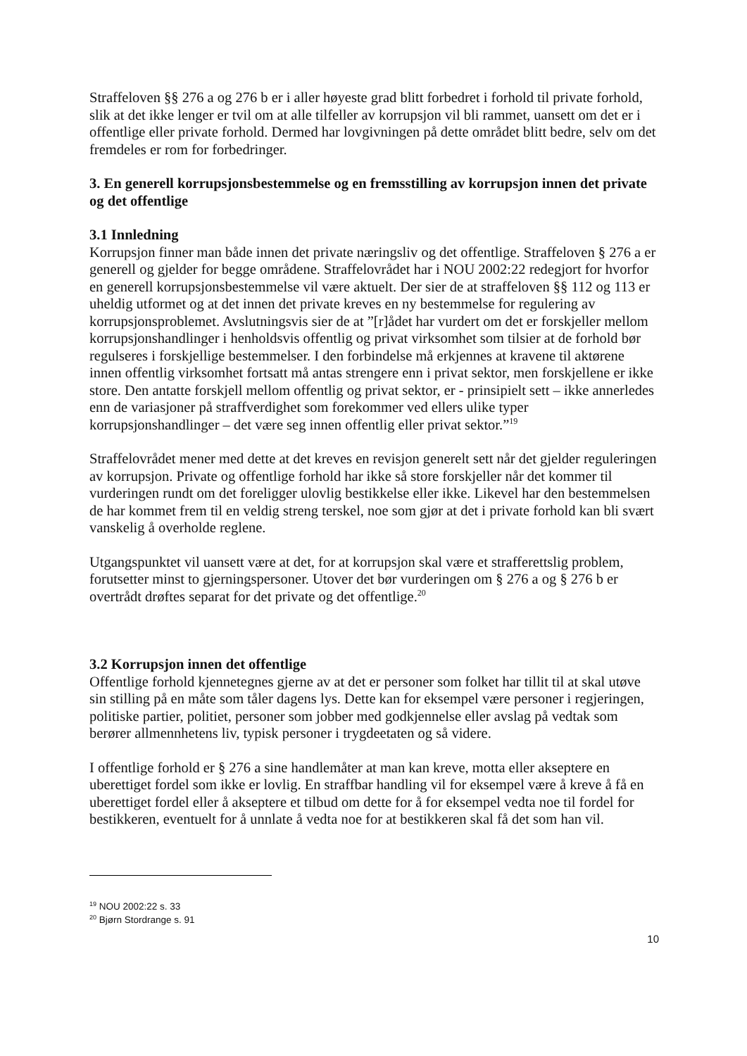Straffeloven §§ 276 a og 276 b er i aller høyeste grad blitt forbedret i forhold til private forhold, slik at det ikke lenger er tvil om at alle tilfeller av korrupsjon vil bli rammet, uansett om det er i offentlige eller private forhold. Dermed har lovgivningen på dette området blitt bedre, selv om det fremdeles er rom for forbedringer.
3. En generell korrupsjonsbestemmelse og en fremsstilling av korrupsjon innen det private og det offentlige
3.1 Innledning
Korrupsjon finner man både innen det private næringsliv og det offentlige. Straffeloven § 276 a er generell og gjelder for begge områdene. Straffelovrådet har i NOU 2002:22 redegjort for hvorfor en generell korrupsjonsbestemmelse vil være aktuelt. Der sier de at straffeloven §§ 112 og 113 er uheldig utformet og at det innen det private kreves en ny bestemmelse for regulering av korrupsjonsproblemet. Avslutningsvis sier de at ”[r]ådet har vurdert om det er forskjeller mellom korrupsjonshandlinger i henholdsvis offentlig og privat virksomhet som tilsier at de forhold bør regulseres i forskjellige bestemmelser. I den forbindelse må erkjennes at kravene til aktørene innen offentlig virksomhet fortsatt må antas strengere enn i privat sektor, men forskjellene er ikke store. Den antatte forskjell mellom offentlig og privat sektor, er - prinsipielt sett – ikke annerledes enn de variasjoner på straffverdighet som forekommer ved ellers ulike typer korrupsjonshandlinger – det være seg innen offentlig eller privat sektor.”<sup>19</sup>
Straffelovrådet mener med dette at det kreves en revisjon generelt sett når det gjelder reguleringen av korrupsjon. Private og offentlige forhold har ikke så store forskjeller når det kommer til vurderingen rundt om det foreligger ulovlig bestikkelse eller ikke. Likevel har den bestemmelsen de har kommet frem til en veldig streng terskel, noe som gjør at det i private forhold kan bli svært vanskelig å overholde reglene.
Utgangspunktet vil uansett være at det, for at korrupsjon skal være et strafferettslig problem, forutsetter minst to gjerningspersoner. Utover det bør vurderingen om § 276 a og § 276 b er overtrådt drøftes separat for det private og det offentlige.<sup>20</sup>
3.2 Korrupsjon innen det offentlige
Offentlige forhold kjennetegnes gjerne av at det er personer som folket har tillit til at skal utøve sin stilling på en måte som tåler dagens lys. Dette kan for eksempel være personer i regjeringen, politiske partier, politiet, personer som jobber med godkjennelse eller avslag på vedtak som berører allmennhetens liv, typisk personer i trygdeetaten og så videre.
I offentlige forhold er § 276 a sine handlemåter at man kan kreve, motta eller akseptere en uberettiget fordel som ikke er lovlig. En straffbar handling vil for eksempel være å kreve å få en uberettiget fordel eller å akseptere et tilbud om dette for å for eksempel vedta noe til fordel for bestikkeren, eventuelt for å unnlate å vedta noe for at bestikkeren skal få det som han vil.
<sup>19</sup> NOU 2002:22 s. 33
<sup>20</sup> Bjørn Stordrange s. 91
10